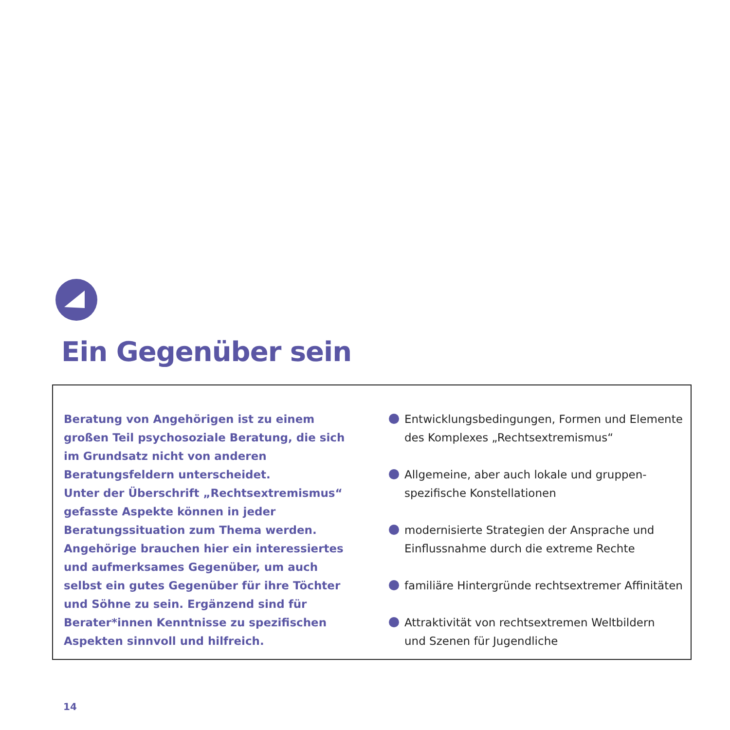Ein Gegenüber sein
Beratung von Angehörigen ist zu einem großen Teil psychosoziale Beratung, die sich im Grundsatz nicht von anderen Beratungsfeldern unterscheidet.
Unter der Überschrift „Rechtsextremismus“ gefasste Aspekte können in jeder Beratungssituation zum Thema werden. Angehörige brauchen hier ein interessiertes und aufmerksames Gegenüber, um auch selbst ein gutes Gegenüber für ihre Töchter und Söhne zu sein. Ergänzend sind für Berater*innen Kenntnisse zu spezifischen Aspekten sinnvoll und hilfreich.
Entwicklungsbedingungen, Formen und Elemente
des Komplexes „Rechtsextremismus“
Allgemeine, aber auch lokale und gruppen-
spezifische Konstellationen
modernisierte Strategien der Ansprache und
Einflussnahme durch die extreme Rechte
familiäre Hintergründe rechtsextremer Affinitäten
Attraktivität von rechtsextremen Weltbildern
und Szenen für Jugendliche
14